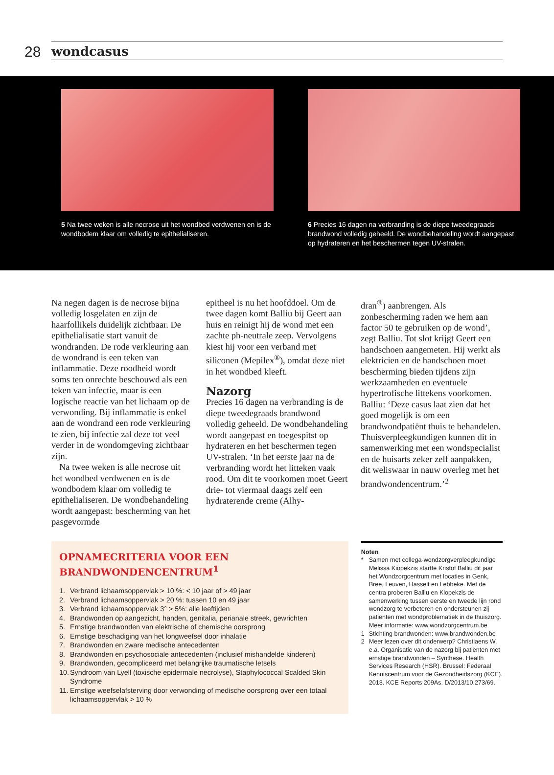28
wondcasus
5 Na twee weken is alle necrose uit het wondbed verdwenen en is de wondbodem klaar om volledig te epithelialiseren.
6 Precies 16 dagen na verbranding is de diepe tweedegraads brandwond volledig geheeld. De wondbehandeling wordt aangepast op hydrateren en het beschermen tegen UV-stralen.
Na negen dagen is de necrose bijna volledig losgelaten en zijn de haarfollikels duidelijk zichtbaar. De epithelialisatie start vanuit de wondranden. De rode verkleuring aan de wondrand is een teken van inflammatie. Deze roodheid wordt soms ten onrechte beschouwd als een teken van infectie, maar is een logische reactie van het lichaam op de verwonding. Bij inflammatie is enkel aan de wondrand een rode verkleuring te zien, bij infectie zal deze tot veel verder in de wondomgeving zichtbaar zijn.
Na twee weken is alle necrose uit het wondbed verdwenen en is de wondbodem klaar om volledig te epithelialiseren. De wondbehandeling wordt aangepast: bescherming van het pasgevormde
epitheel is nu het hoofddoel. Om de twee dagen komt Balliu bij Geert aan huis en reinigt hij de wond met een zachte ph-neutrale zeep. Vervolgens kiest hij voor een verband met siliconen (Mepilex<sup>®</sup>), omdat deze niet in het wondbed kleeft.
Nazorg
Precies 16 dagen na verbranding is de diepe tweedegraads brandwond volledig geheeld. De wondbehandeling wordt aangepast en toegespitst op hydrateren en het beschermen tegen UV-stralen. ‘In het eerste jaar na de verbranding wordt het litteken vaak rood. Om dit te voorkomen moet Geert drie- tot viermaal daags zelf een hydraterende creme (Alhy-
dran<sup>®</sup>) aanbrengen. Als zonbescherming raden we hem aan factor 50 te gebruiken op de wond’, zegt Balliu. Tot slot krijgt Geert een handschoen aangemeten. Hij werkt als elektricien en de handschoen moet bescherming bieden tijdens zijn werkzaamheden en eventuele hypertrofische littekens voorkomen. Balliu: ‘Deze casus laat zien dat het goed mogelijk is om een brandwondpatiënt thuis te behandelen. Thuisverpleegkundigen kunnen dit in samenwerking met een wondspecialist en de huisarts zeker zelf aanpakken, dit weliswaar in nauw overleg met het brandwondencentrum.’<sup>2</sup>
OPNAMECRITERIA VOOR EEN BRANDWONDENCENTRUM<sup>1</sup>
1. Verbrand lichaamsoppervlak > 10 %: < 10 jaar of > 49 jaar
2. Verbrand lichaamsoppervlak > 20 %: tussen 10 en 49 jaar
3. Verbrand lichaamsoppervlak 3° > 5%: alle leeftijden
4. Brandwonden op aangezicht, handen, genitalia, perianale streek, gewrichten
5. Ernstige brandwonden van elektrische of chemische oorsprong
6. Ernstige beschadiging van het longweefsel door inhalatie
7. Brandwonden en zware medische antecedenten
8. Brandwonden en psychosociale antecedenten (inclusief mishandelde kinderen)
9. Brandwonden, gecompliceerd met belangrijke traumatische letsels
10. Syndroom van Lyell (toxische epidermale necrolyse), Staphylococcal Scalded Skin Syndrome
11. Ernstige weefselafsterving door verwonding of medische oorsprong over een totaal lichaamsoppervlak > 10 %
Noten
* Samen met collega-wondzorgverpleegkundige Melissa Kiopekzis startte Kristof Balliu dit jaar het Wondzorgcentrum met locaties in Genk, Bree, Leuven, Hasselt en Lebbeke. Met de centra proberen Balliu en Kiopekzis de samenwerking tussen eerste en tweede lijn rond wondzorg te verbeteren en ondersteunen zij patiënten met wondproblematiek in de thuiszorg. Meer informatie: www.wondzorgcentrum.be
1 Stichting brandwonden: www.brandwonden.be
2 Meer lezen over dit onderwerp? Christiaens W. e.a. Organisatie van de nazorg bij patiënten met ernstige brandwonden – Synthese. Health Services Research (HSR). Brussel: Federaal Kenniscentrum voor de Gezondheidszorg (KCE). 2013. KCE Reports 209As. D/2013/10.273/69.